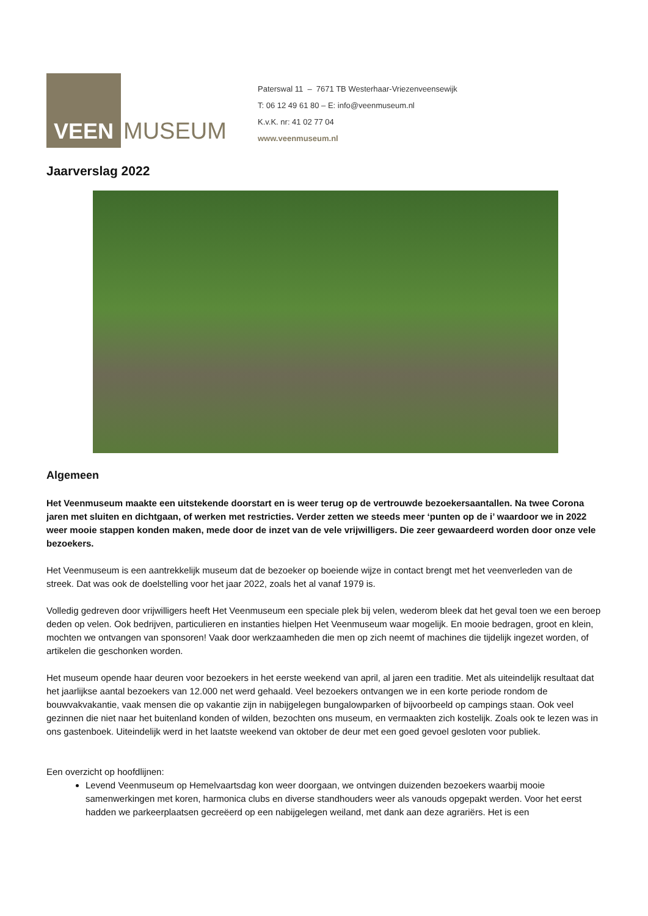VEEN
MUSEUM
Paterswal 11 – 7671 TB Westerhaar-Vriezenveensewijk
T: 06 12 49 61 80 – E: info@veenmuseum.nl
K.v.K. nr: 41 02 77 04
www.veenmuseum.nl
Jaarverslag 2022
Algemeen
Het Veenmuseum maakte een uitstekende doorstart en is weer terug op de vertrouwde bezoekersaantallen. Na twee Corona jaren met sluiten en dichtgaan, of werken met restricties. Verder zetten we steeds meer ‘punten op de i’ waardoor we in 2022 weer mooie stappen konden maken, mede door de inzet van de vele vrijwilligers. Die zeer gewaardeerd worden door onze vele bezoekers.
Het Veenmuseum is een aantrekkelijk museum dat de bezoeker op boeiende wijze in contact brengt met het veenverleden van de streek. Dat was ook de doelstelling voor het jaar 2022, zoals het al vanaf 1979 is.
Volledig gedreven door vrijwilligers heeft Het Veenmuseum een speciale plek bij velen, wederom bleek dat het geval toen we een beroep deden op velen. Ook bedrijven, particulieren en instanties hielpen Het Veenmuseum waar mogelijk. En mooie bedragen, groot en klein, mochten we ontvangen van sponsoren! Vaak door werkzaamheden die men op zich neemt of machines die tijdelijk ingezet worden, of artikelen die geschonken worden.
Het museum opende haar deuren voor bezoekers in het eerste weekend van april, al jaren een traditie. Met als uiteindelijk resultaat dat het jaarlijkse aantal bezoekers van 12.000 net werd gehaald. Veel bezoekers ontvangen we in een korte periode rondom de bouwvakvakantie, vaak mensen die op vakantie zijn in nabijgelegen bungalowparken of bijvoorbeeld op campings staan. Ook veel gezinnen die niet naar het buitenland konden of wilden, bezochten ons museum, en vermaakten zich kostelijk. Zoals ook te lezen was in ons gastenboek. Uiteindelijk werd in het laatste weekend van oktober de deur met een goed gevoel gesloten voor publiek.
Een overzicht op hoofdlijnen:
Levend Veenmuseum op Hemelvaartsdag kon weer doorgaan, we ontvingen duizenden bezoekers waarbij mooie samenwerkingen met koren, harmonica clubs en diverse standhouders weer als vanouds opgepakt werden. Voor het eerst hadden we parkeerplaatsen gecreëerd op een nabijgelegen weiland, met dank aan deze agrariërs. Het is een